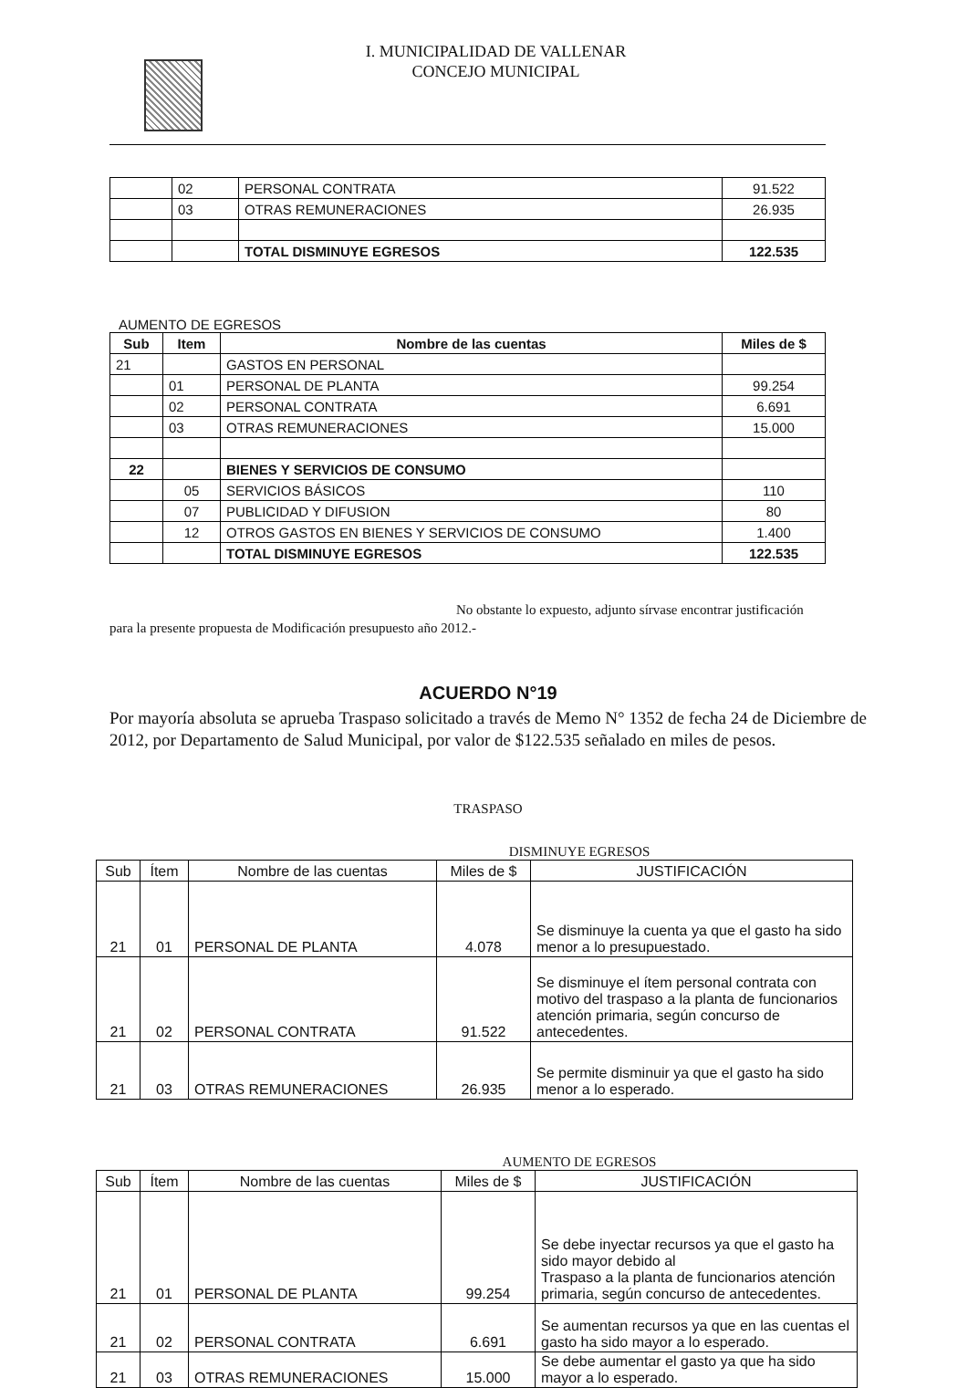I. MUNICIPALIDAD DE VALLENAR
CONCEJO MUNICIPAL
| | 02 | PERSONAL CONTRATA | 91.522 |
| | 03 | OTRAS REMUNERACIONES | 26.935 |
| | | TOTAL DISMINUYE EGRESOS | 122.535 |
AUMENTO DE EGRESOS
| Sub | Item | Nombre de las cuentas | Miles de $ |
| --- | --- | --- | --- |
| 21 | | GASTOS EN PERSONAL | |
| | 01 | PERSONAL DE PLANTA | 99.254 |
| | 02 | PERSONAL CONTRATA | 6.691 |
| | 03 | OTRAS REMUNERACIONES | 15.000 |
| 22 | | BIENES Y SERVICIOS DE CONSUMO | |
| | 05 | SERVICIOS BÁSICOS | 110 |
| | 07 | PUBLICIDAD Y DIFUSION | 80 |
| | 12 | OTROS GASTOS EN BIENES Y SERVICIOS DE CONSUMO | 1.400 |
| | | TOTAL DISMINUYE EGRESOS | 122.535 |
No obstante lo expuesto, adjunto sírvase encontrar justificación
para la presente propuesta de Modificación presupuesto año 2012.-
ACUERDO N°19
Por mayoría absoluta se aprueba Traspaso solicitado a través de Memo N° 1352 de fecha 24 de Diciembre de 2012, por Departamento de Salud Municipal, por valor de $122.535 señalado en miles de pesos.
TRASPASO
DISMINUYE EGRESOS
| Sub | Ítem | Nombre de las cuentas | Miles de $ | JUSTIFICACIÓN |
| --- | --- | --- | --- | --- |
| 21 | 01 | PERSONAL DE PLANTA | 4.078 | Se disminuye la cuenta ya que el gasto ha sido menor a lo presupuestado. |
| 21 | 02 | PERSONAL CONTRATA | 91.522 | Se disminuye el ítem personal contrata con motivo del traspaso a la planta de funcionarios atención primaria, según concurso de antecedentes. |
| 21 | 03 | OTRAS REMUNERACIONES | 26.935 | Se permite disminuir ya que el gasto ha sido menor a lo esperado. |
AUMENTO DE EGRESOS
| Sub | Ítem | Nombre de las cuentas | Miles de $ | JUSTIFICACIÓN |
| --- | --- | --- | --- | --- |
| 21 | 01 | PERSONAL DE PLANTA | 99.254 | Se debe inyectar recursos ya que el gasto ha sido mayor debido al Traspaso a la planta de funcionarios atención primaria, según concurso de antecedentes. |
| 21 | 02 | PERSONAL CONTRATA | 6.691 | Se aumentan recursos ya que en las cuentas el gasto ha sido mayor a lo esperado. |
| 21 | 03 | OTRAS REMUNERACIONES | 15.000 | Se debe aumentar el gasto ya que ha sido mayor a lo esperado. |